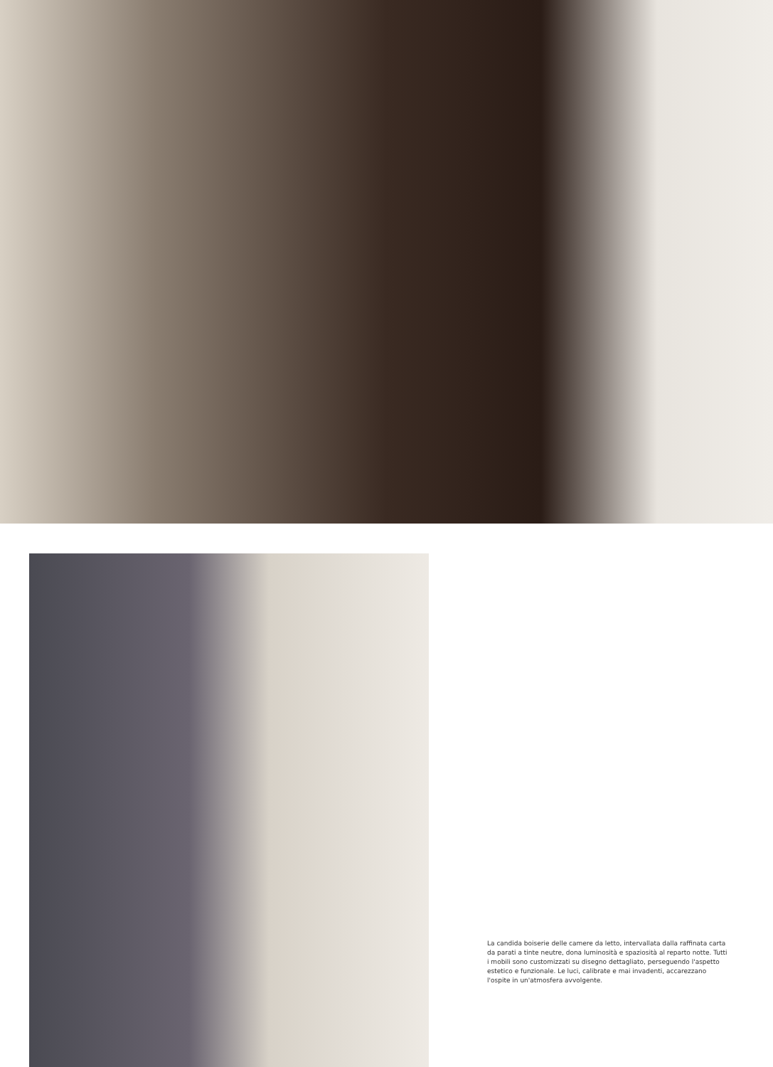La candida boiserie delle camere da letto, intervallata dalla raffinata carta da parati a tinte neutre, dona luminosità e spaziosità al reparto notte. Tutti i mobili sono customizzati su disegno dettagliato, perseguendo l'aspetto estetico e funzionale. Le luci, calibrate e mai invadenti, accarezzano l'ospite in un'atmosfera avvolgente.